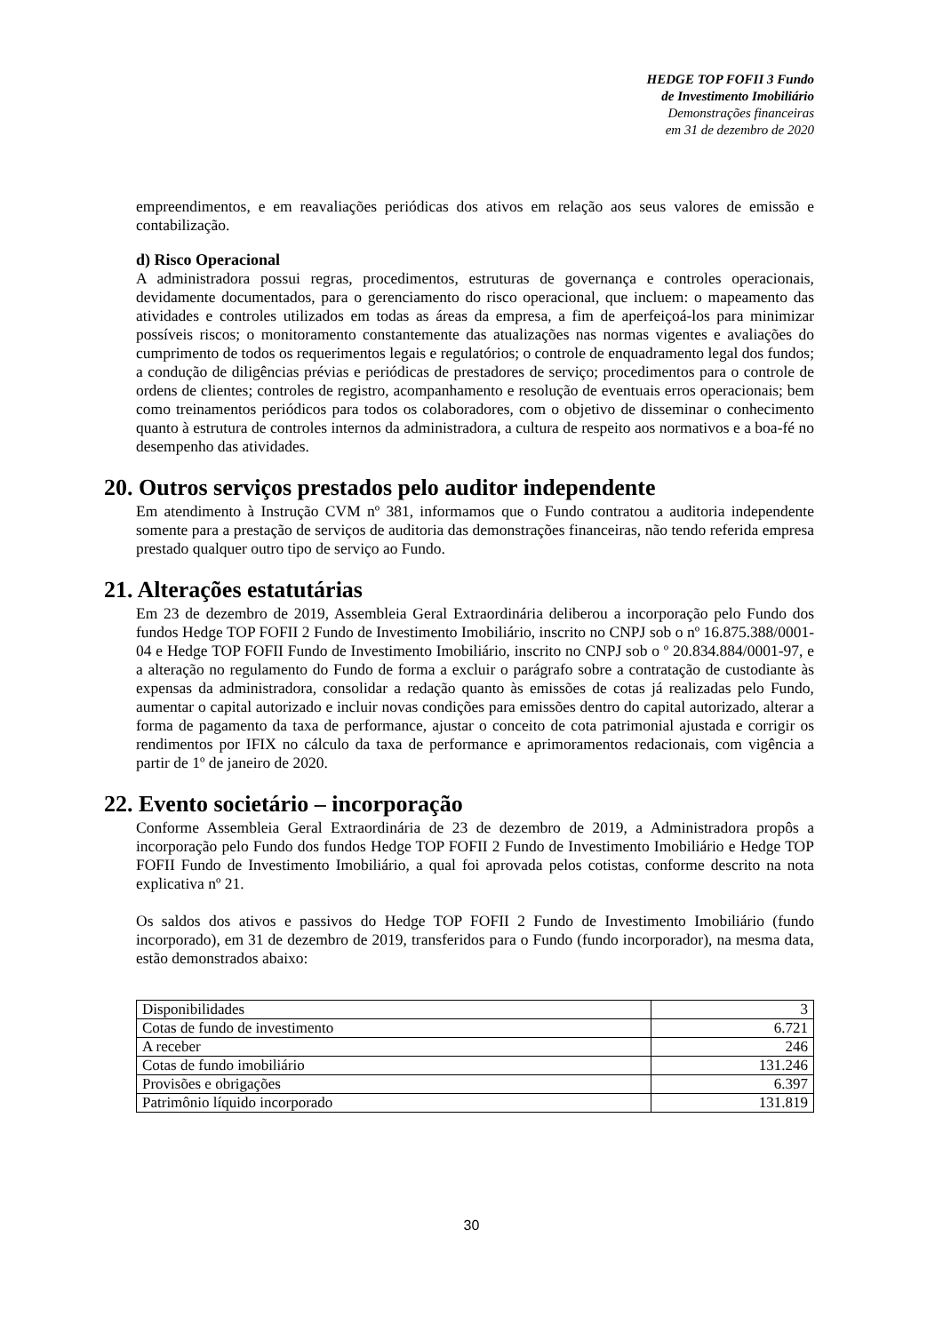HEDGE TOP FOFII 3 Fundo
de Investimento Imobiliário
Demonstrações financeiras
em 31 de dezembro de 2020
empreendimentos, e em reavaliações periódicas dos ativos em relação aos seus valores de emissão e contabilização.
d) Risco Operacional
A administradora possui regras, procedimentos, estruturas de governança e controles operacionais, devidamente documentados, para o gerenciamento do risco operacional, que incluem: o mapeamento das atividades e controles utilizados em todas as áreas da empresa, a fim de aperfeiçoá-los para minimizar possíveis riscos; o monitoramento constantemente das atualizações nas normas vigentes e avaliações do cumprimento de todos os requerimentos legais e regulatórios; o controle de enquadramento legal dos fundos; a condução de diligências prévias e periódicas de prestadores de serviço; procedimentos para o controle de ordens de clientes; controles de registro, acompanhamento e resolução de eventuais erros operacionais; bem como treinamentos periódicos para todos os colaboradores, com o objetivo de disseminar o conhecimento quanto à estrutura de controles internos da administradora, a cultura de respeito aos normativos e a boa-fé no desempenho das atividades.
20. Outros serviços prestados pelo auditor independente
Em atendimento à Instrução CVM nº 381, informamos que o Fundo contratou a auditoria independente somente para a prestação de serviços de auditoria das demonstrações financeiras, não tendo referida empresa prestado qualquer outro tipo de serviço ao Fundo.
21. Alterações estatutárias
Em 23 de dezembro de 2019, Assembleia Geral Extraordinária deliberou a incorporação pelo Fundo dos fundos Hedge TOP FOFII 2 Fundo de Investimento Imobiliário, inscrito no CNPJ sob o nº 16.875.388/0001-04 e Hedge TOP FOFII Fundo de Investimento Imobiliário, inscrito no CNPJ sob o º 20.834.884/0001-97, e a alteração no regulamento do Fundo de forma a excluir o parágrafo sobre a contratação de custodiante às expensas da administradora, consolidar a redação quanto às emissões de cotas já realizadas pelo Fundo, aumentar o capital autorizado e incluir novas condições para emissões dentro do capital autorizado, alterar a forma de pagamento da taxa de performance, ajustar o conceito de cota patrimonial ajustada e corrigir os rendimentos por IFIX no cálculo da taxa de performance e aprimoramentos redacionais, com vigência a partir de 1º de janeiro de 2020.
22. Evento societário – incorporação
Conforme Assembleia Geral Extraordinária de 23 de dezembro de 2019, a Administradora propôs a incorporação pelo Fundo dos fundos Hedge TOP FOFII 2 Fundo de Investimento Imobiliário e Hedge TOP FOFII Fundo de Investimento Imobiliário, a qual foi aprovada pelos cotistas, conforme descrito na nota explicativa nº 21.
Os saldos dos ativos e passivos do Hedge TOP FOFII 2 Fundo de Investimento Imobiliário (fundo incorporado), em 31 de dezembro de 2019, transferidos para o Fundo (fundo incorporador), na mesma data, estão demonstrados abaixo:
| Disponibilidades | 3 |
| Cotas de fundo de investimento | 6.721 |
| A receber | 246 |
| Cotas de fundo imobiliário | 131.246 |
| Provisões e obrigações | 6.397 |
| Patrimônio líquido incorporado | 131.819 |
30